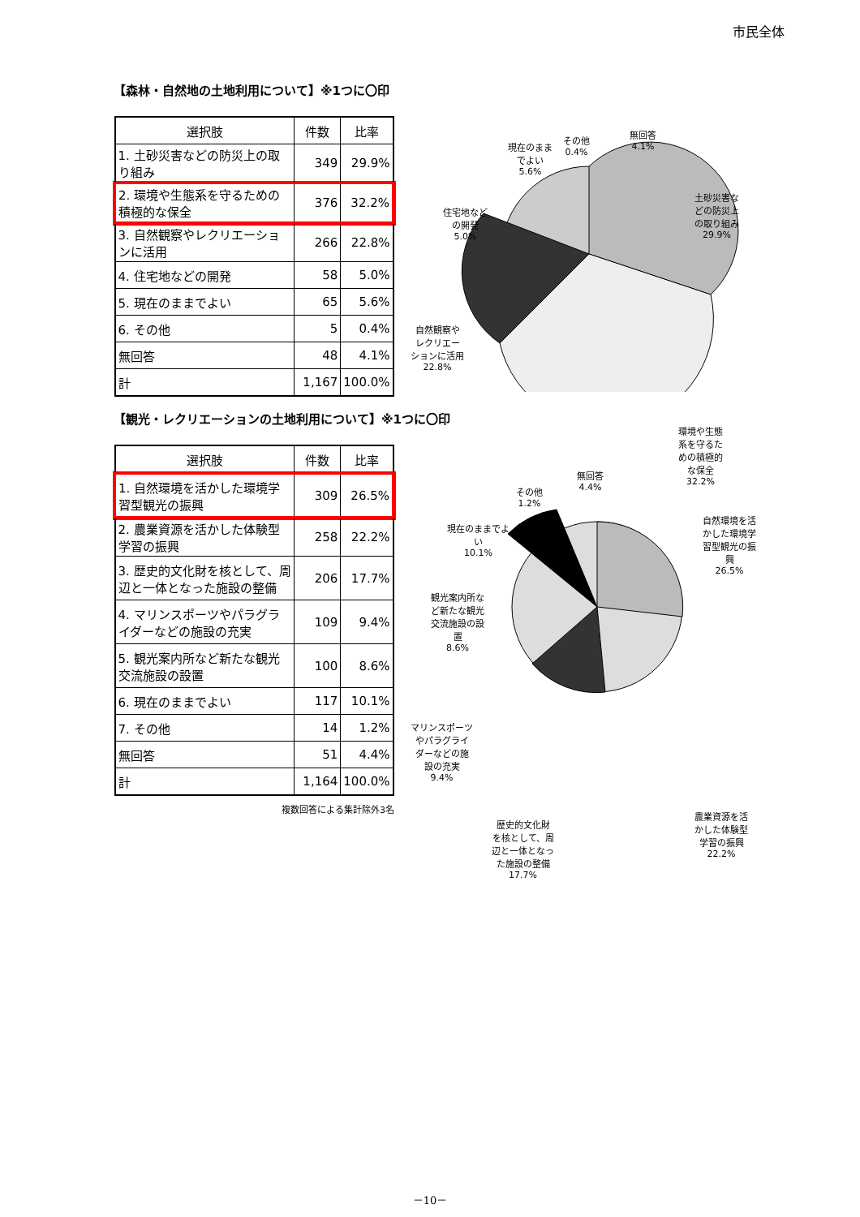市民全体
【森林・自然地の土地利用について】※1つに〇印
| 選択肢 | 件数 | 比率 |
| --- | --- | --- |
| 1. 土砂災害などの防災上の取り組み | 349 | 29.9% |
| 2. 環境や生態系を守るための積極的な保全 | 376 | 32.2% |
| 3. 自然観察やレクリエーションに活用 | 266 | 22.8% |
| 4. 住宅地などの開発 | 58 | 5.0% |
| 5. 現在のままでよい | 65 | 5.6% |
| 6. その他 | 5 | 0.4% |
| 無回答 | 48 | 4.1% |
| 計 | 1,167 | 100.0% |
現在のまま
でよい
5.6%
その他
0.4%
無回答
4.1%
住宅地など
の開発
5.0%
土砂災害な
どの防災上
の取り組み
29.9%
自然観察や
レクリエー
ションに活用
22.8%
環境や生態
系を守るた
めの積極的
な保全
32.2%
【観光・レクリエーションの土地利用について】※1つに〇印
| 選択肢 | 件数 | 比率 |
| --- | --- | --- |
| 1. 自然環境を活かした環境学習型観光の振興 | 309 | 26.5% |
| 2. 農業資源を活かした体験型学習の振興 | 258 | 22.2% |
| 3. 歴史的文化財を核として、周辺と一体となった施設の整備 | 206 | 17.7% |
| 4. マリンスポーツやパラグライダーなどの施設の充実 | 109 | 9.4% |
| 5. 観光案内所など新たな観光交流施設の設置 | 100 | 8.6% |
| 6. 現在のままでよい | 117 | 10.1% |
| 7. その他 | 14 | 1.2% |
| 無回答 | 51 | 4.4% |
| 計 | 1,164 | 100.0% |
複数回答による集計除外3名
その他
1.2%
無回答
4.4%
現在のままでよ
い
10.1%
自然環境を活
かした環境学
習型観光の振
興
26.5%
観光案内所な
ど新たな観光
交流施設の設
置
8.6%
マリンスポーツ
やパラグライ
ダーなどの施
設の充実
9.4%
歴史的文化財
を核として、周
辺と一体となっ
た施設の整備
17.7%
農業資源を活
かした体験型
学習の振興
22.2%
－10－